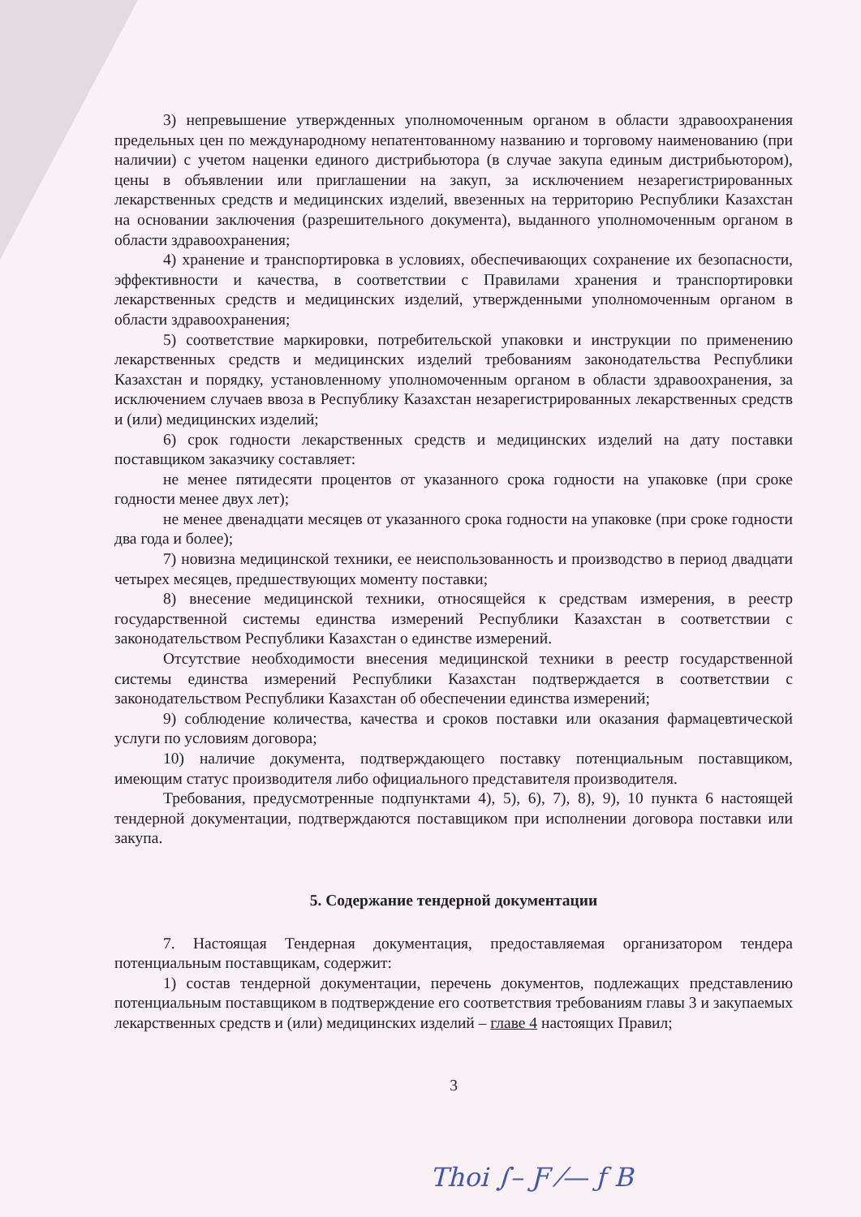3) непревышение утвержденных уполномоченным органом в области здравоохранения предельных цен по международному непатентованному названию и торговому наименованию (при наличии) с учетом наценки единого дистрибьютора (в случае закупа единым дистрибьютором), цены в объявлении или приглашении на закуп, за исключением незарегистрированных лекарственных средств и медицинских изделий, ввезенных на территорию Республики Казахстан на основании заключения (разрешительного документа), выданного уполномоченным органом в области здравоохранения;
4) хранение и транспортировка в условиях, обеспечивающих сохранение их безопасности, эффективности и качества, в соответствии с Правилами хранения и транспортировки лекарственных средств и медицинских изделий, утвержденными уполномоченным органом в области здравоохранения;
5) соответствие маркировки, потребительской упаковки и инструкции по применению лекарственных средств и медицинских изделий требованиям законодательства Республики Казахстан и порядку, установленному уполномоченным органом в области здравоохранения, за исключением случаев ввоза в Республику Казахстан незарегистрированных лекарственных средств и (или) медицинских изделий;
6) срок годности лекарственных средств и медицинских изделий на дату поставки поставщиком заказчику составляет:
не менее пятидесяти процентов от указанного срока годности на упаковке (при сроке годности менее двух лет);
не менее двенадцати месяцев от указанного срока годности на упаковке (при сроке годности два года и более);
7) новизна медицинской техники, ее неиспользованность и производство в период двадцати четырех месяцев, предшествующих моменту поставки;
8) внесение медицинской техники, относящейся к средствам измерения, в реестр государственной системы единства измерений Республики Казахстан в соответствии с законодательством Республики Казахстан о единстве измерений.
Отсутствие необходимости внесения медицинской техники в реестр государственной системы единства измерений Республики Казахстан подтверждается в соответствии с законодательством Республики Казахстан об обеспечении единства измерений;
9) соблюдение количества, качества и сроков поставки или оказания фармацевтической услуги по условиям договора;
10) наличие документа, подтверждающего поставку потенциальным поставщиком, имеющим статус производителя либо официального представителя производителя.
Требования, предусмотренные подпунктами 4), 5), 6), 7), 8), 9), 10 пункта 6 настоящей тендерной документации, подтверждаются поставщиком при исполнении договора поставки или закупа.
5. Содержание тендерной документации
7. Настоящая Тендерная документация, предоставляемая организатором тендера потенциальным поставщикам, содержит:
1) состав тендерной документации, перечень документов, подлежащих представлению потенциальным поставщиком в подтверждение его соответствия требованиям главы 3 и закупаемых лекарственных средств и (или) медицинских изделий – главе 4 настоящих Правил;
3
Thoi ∫– Ƒ ⁄— ƒ B